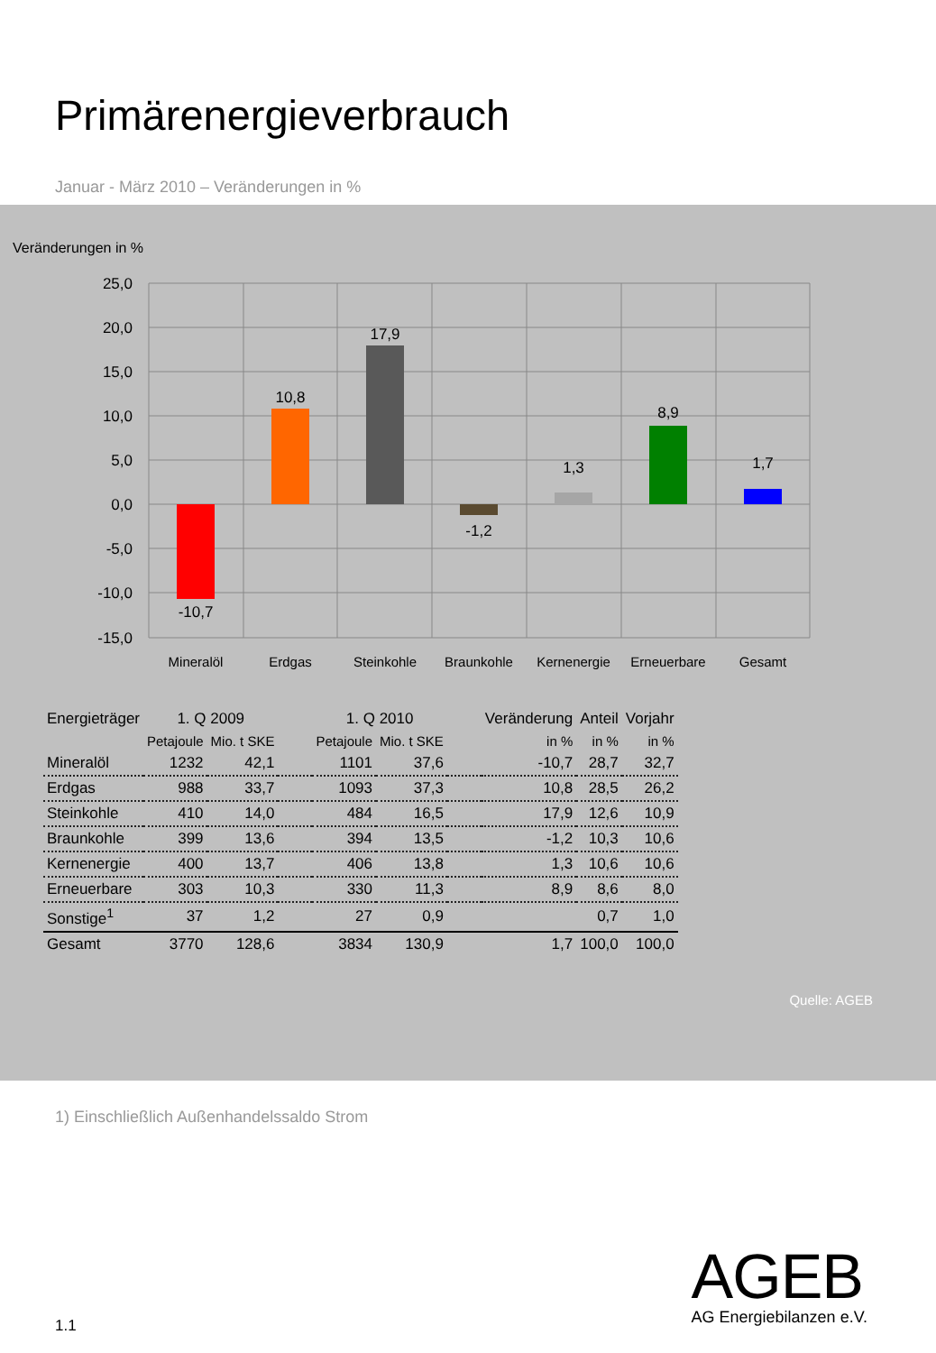Primärenergieverbrauch
Januar - März 2010 – Veränderungen in %
Veränderungen in %
25,0
20,0
15,0
10,0
5,0
0,0
-5,0
-10,0
-15,0
-10,7
10,8
17,9
-1,2
1,3
8,9
1,7
Mineralöl
Erdgas
Steinkohle
Braunkohle
Kernenergie
Erneuerbare
Gesamt
| Energieträger | 1. Q 2009 | | | 1. Q 2010 | | | Veränderung | Anteil | Vorjahr |
| --- | --- | --- | --- | --- | --- | --- | --- | --- | --- |
| | Petajoule | Mio. t SKE | | Petajoule | Mio. t SKE | | in % | in % | in % |
| Mineralöl | 1232 | 42,1 | | 1101 | 37,6 | | -10,7 | 28,7 | 32,7 |
| Erdgas | 988 | 33,7 | | 1093 | 37,3 | | 10,8 | 28,5 | 26,2 |
| Steinkohle | 410 | 14,0 | | 484 | 16,5 | | 17,9 | 12,6 | 10,9 |
| Braunkohle | 399 | 13,6 | | 394 | 13,5 | | -1,2 | 10,3 | 10,6 |
| Kernenergie | 400 | 13,7 | | 406 | 13,8 | | 1,3 | 10,6 | 10,6 |
| Erneuerbare | 303 | 10,3 | | 330 | 11,3 | | 8,9 | 8,6 | 8,0 |
| Sonstige<sup>1</sup> | 37 | 1,2 | | 27 | 0,9 | | | 0,7 | 1,0 |
| Gesamt | 3770 | 128,6 | | 3834 | 130,9 | | 1,7 | 100,0 | 100,0 |
Quelle: AGEB
1) Einschließlich Außenhandelssaldo Strom
AGEB
AG Energiebilanzen e.V.
1.1